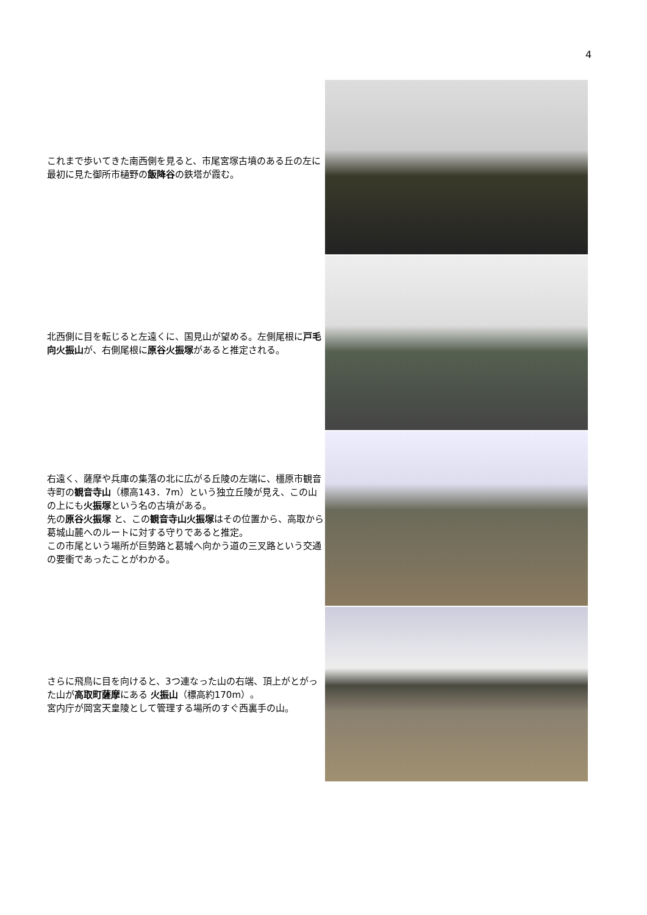4
これまで歩いてきた南西側を見ると、市尾宮塚古墳のある丘の左に最初に見た御所市樋野の飯降谷の鉄塔が霞む。
北西側に目を転じると左遠くに、国見山が望める。左側尾根に戸毛 向火振山が、右側尾根に原谷火振塚があると推定される。
右遠く、薩摩や兵庫の集落の北に広がる丘陵の左端に、橿原市観音寺町の観音寺山（標高143．7m）という独立丘陵が見え、この山の上にも火振塚という名の古墳がある。
先の原谷火振塚 と、この観音寺山火振塚はその位置から、高取から葛城山麓へのルートに対する守りであると推定。
この市尾という場所が巨勢路と葛城へ向かう道の三叉路という交通の要衝であったことがわかる。
さらに飛鳥に目を向けると、3つ連なった山の右端、頂上がとがった山が高取町薩摩にある 火振山（標高約170m）。
宮内庁が岡宮天皇陵として管理する場所のすぐ西裏手の山。